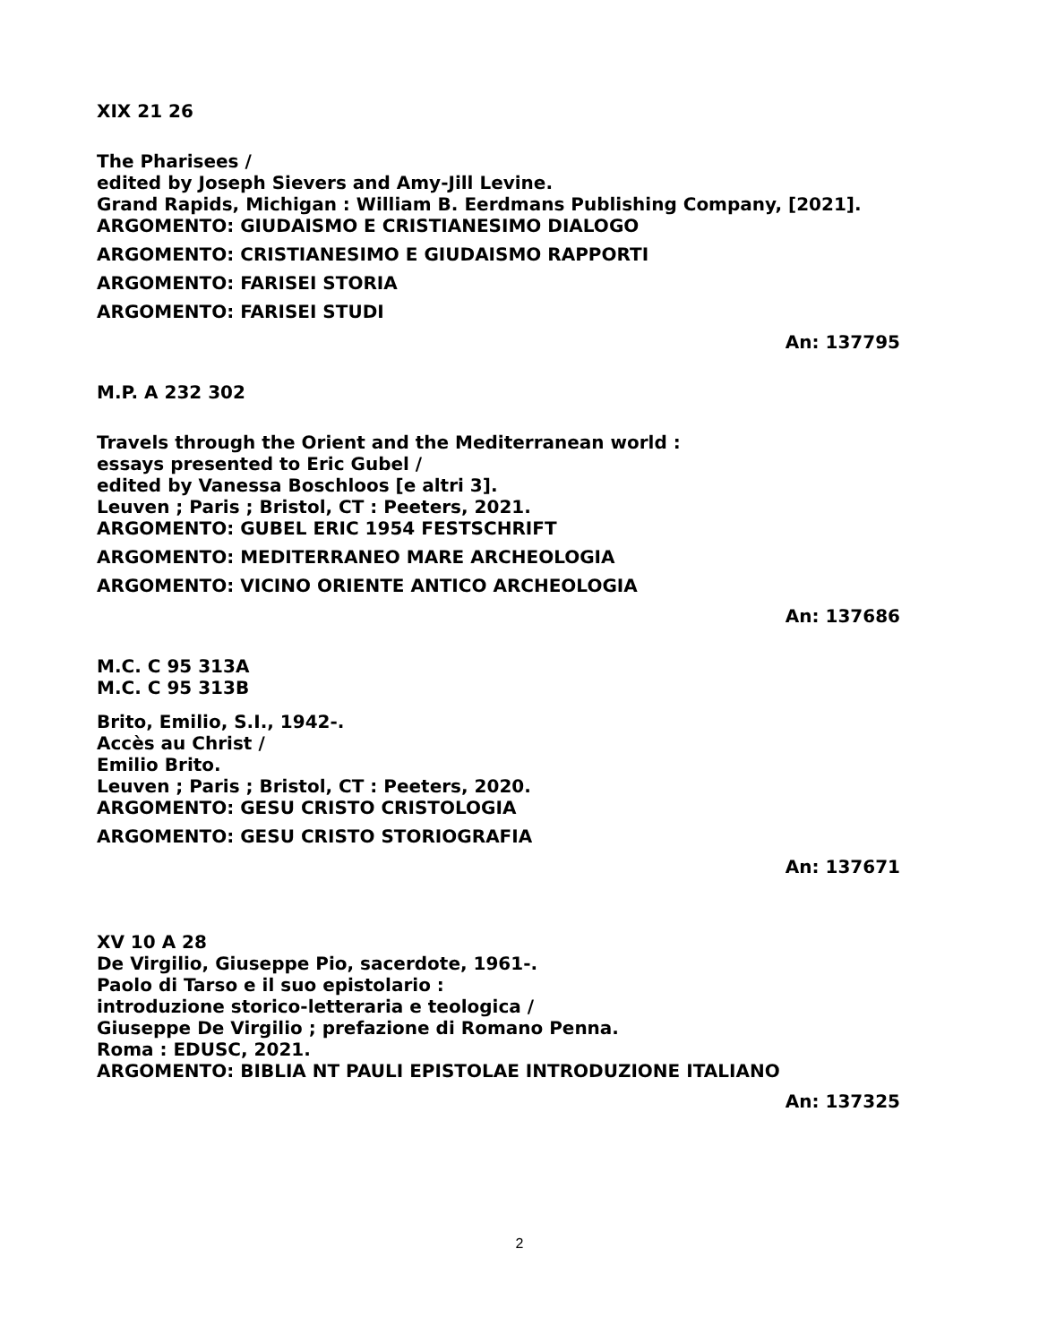XIX 21 26
The Pharisees /
edited by Joseph Sievers and Amy-Jill Levine.
Grand Rapids, Michigan : William B. Eerdmans Publishing Company, [2021].
ARGOMENTO: GIUDAISMO E CRISTIANESIMO DIALOGO
ARGOMENTO: CRISTIANESIMO E GIUDAISMO RAPPORTI
ARGOMENTO: FARISEI STORIA
ARGOMENTO: FARISEI STUDI
An: 137795
M.P. A 232 302
Travels through the Orient and the Mediterranean world :
essays presented to Eric Gubel /
edited by Vanessa Boschloos [e altri 3].
Leuven ; Paris ; Bristol, CT : Peeters, 2021.
ARGOMENTO: GUBEL ERIC 1954 FESTSCHRIFT
ARGOMENTO: MEDITERRANEO MARE ARCHEOLOGIA
ARGOMENTO: VICINO ORIENTE ANTICO ARCHEOLOGIA
An: 137686
M.C. C 95 313A
M.C. C 95 313B
Brito, Emilio, S.I., 1942-.
Accès au Christ /
Emilio Brito.
Leuven ; Paris ; Bristol, CT : Peeters, 2020.
ARGOMENTO: GESU CRISTO CRISTOLOGIA
ARGOMENTO: GESU CRISTO STORIOGRAFIA
An: 137671
XV 10 A 28
De Virgilio, Giuseppe Pio, sacerdote, 1961-.
Paolo di Tarso e il suo epistolario :
introduzione storico-letteraria e teologica /
Giuseppe De Virgilio ; prefazione di Romano Penna.
Roma : EDUSC, 2021.
ARGOMENTO: BIBLIA NT PAULI EPISTOLAE INTRODUZIONE ITALIANO
An: 137325
2